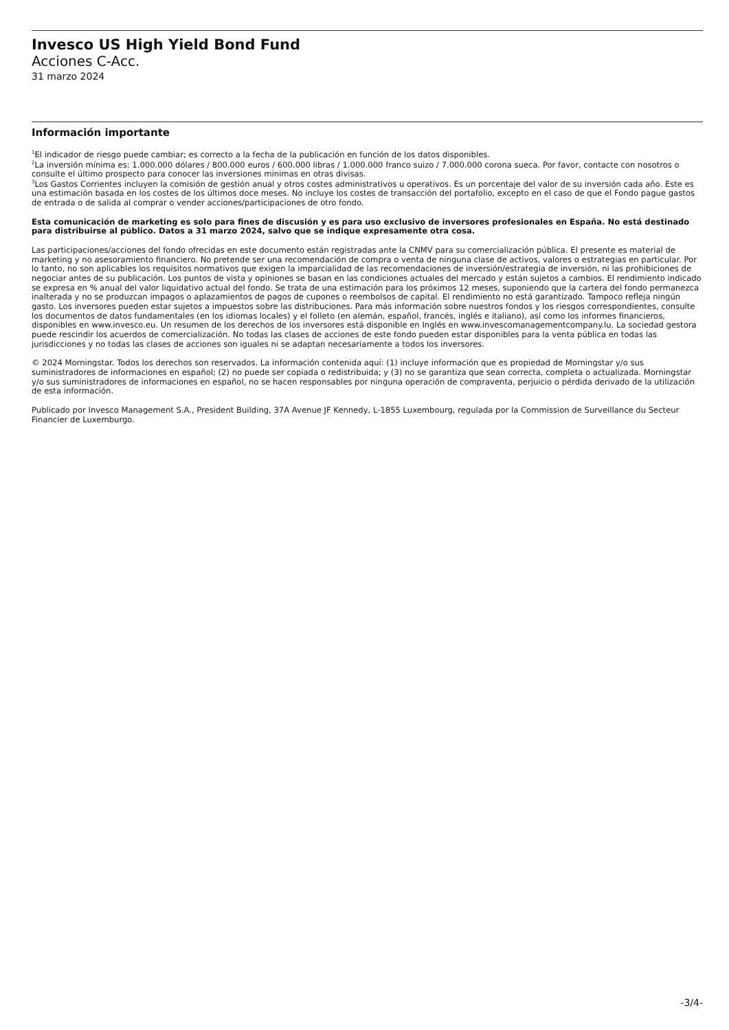Invesco US High Yield Bond Fund
Acciones C-Acc.
31 marzo 2024
Información importante
<sup>1</sup> El indicador de riesgo puede cambiar; es correcto a la fecha de la publicación en función de los datos disponibles.
<sup>2</sup> La inversión mínima es: 1.000.000 dólares / 800.000 euros / 600.000 libras / 1.000.000 franco suizo / 7.000.000 corona sueca. Por favor, contacte con nosotros o consulte el último prospecto para conocer las inversiones mínimas en otras divisas.
<sup>3</sup> Los Gastos Corrientes incluyen la comisión de gestión anual y otros costes administrativos u operativos. Es un porcentaje del valor de su inversión cada año. Este es una estimación basada en los costes de los últimos doce meses. No incluye los costes de transacción del portafolio, excepto en el caso de que el Fondo pague gastos de entrada o de salida al comprar o vender acciones/participaciones de otro fondo.
Esta comunicación de marketing es solo para fines de discusión y es para uso exclusivo de inversores profesionales en España. No está destinado para distribuirse al público. Datos a 31 marzo 2024, salvo que se indique expresamente otra cosa.
Las participaciones/acciones del fondo ofrecidas en este documento están registradas ante la CNMV para su comercialización pública. El presente es material de marketing y no asesoramiento financiero. No pretende ser una recomendación de compra o venta de ninguna clase de activos, valores o estrategias en particular. Por lo tanto, no son aplicables los requisitos normativos que exigen la imparcialidad de las recomendaciones de inversión/estrategia de inversión, ni las prohibiciones de negociar antes de su publicación. Los puntos de vista y opiniones se basan en las condiciones actuales del mercado y están sujetos a cambios. El rendimiento indicado se expresa en % anual del valor liquidativo actual del fondo. Se trata de una estimación para los próximos 12 meses, suponiendo que la cartera del fondo permanezca inalterada y no se produzcan impagos o aplazamientos de pagos de cupones o reembolsos de capital. El rendimiento no está garantizado. Tampoco refleja ningún gasto. Los inversores pueden estar sujetos a impuestos sobre las distribuciones. Para más información sobre nuestros fondos y los riesgos correspondientes, consulte los documentos de datos fundamentales (en los idiomas locales) y el folleto (en alemán, español, francés, inglés e italiano), así como los informes financieros, disponibles en www.invesco.eu. Un resumen de los derechos de los inversores está disponible en Inglés en www.invescomanagementcompany.lu. La sociedad gestora puede rescindir los acuerdos de comercialización. No todas las clases de acciones de este fondo pueden estar disponibles para la venta pública en todas las jurisdicciones y no todas las clases de acciones son iguales ni se adaptan necesariamente a todos los inversores.
© 2024 Morningstar. Todos los derechos son reservados. La información contenida aquí: (1) incluye información que es propiedad de Morningstar y/o sus suministradores de informaciones en español; (2) no puede ser copiada o redistribuida; y (3) no se garantiza que sean correcta, completa o actualizada. Morningstar y/o sus suministradores de informaciones en español, no se hacen responsables por ninguna operación de compraventa, perjuicio o pérdida derivado de la utilización de esta información.
Publicado por Invesco Management S.A., President Building, 37A Avenue JF Kennedy, L-1855 Luxembourg, regulada por la Commission de Surveillance du Secteur Financier de Luxemburgo.
-3/4-